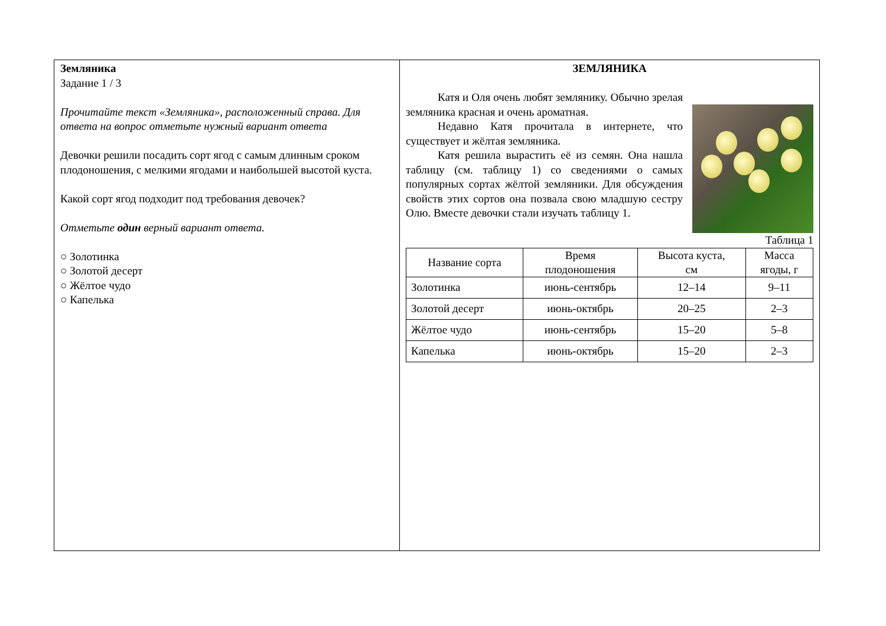Земляника
Задание 1 / 3
Прочитайте текст «Земляника», расположенный справа. Для ответа на вопрос отметьте нужный вариант ответа
Девочки решили посадить сорт ягод с самым длинным сроком плодоношения, с мелкими ягодами и наибольшей высотой куста.
Какой сорт ягод подходит под требования девочек?
Отметьте один верный вариант ответа.
○ Золотинка
○ Золотой десерт
○ Жёлтое чудо
○ Капелька
ЗЕМЛЯНИКА
Катя и Оля очень любят землянику. Обычно зрелая земляника красная и очень ароматная.
Недавно Катя прочитала в интернете, что существует и жёлтая земляника.
Катя решила вырастить её из семян. Она нашла таблицу (см. таблицу 1) со сведениями о самых популярных сортах жёлтой земляники. Для обсуждения свойств этих сортов она позвала свою младшую сестру Олю. Вместе девочки стали изучать таблицу 1.
Таблица 1
| Название сорта | Время плодоношения | Высота куста, см | Масса ягоды, г |
| --- | --- | --- | --- |
| Золотинка | июнь-сентябрь | 12–14 | 9–11 |
| Золотой десерт | июнь-октябрь | 20–25 | 2–3 |
| Жёлтое чудо | июнь-сентябрь | 15–20 | 5–8 |
| Капелька | июнь-октябрь | 15–20 | 2–3 |